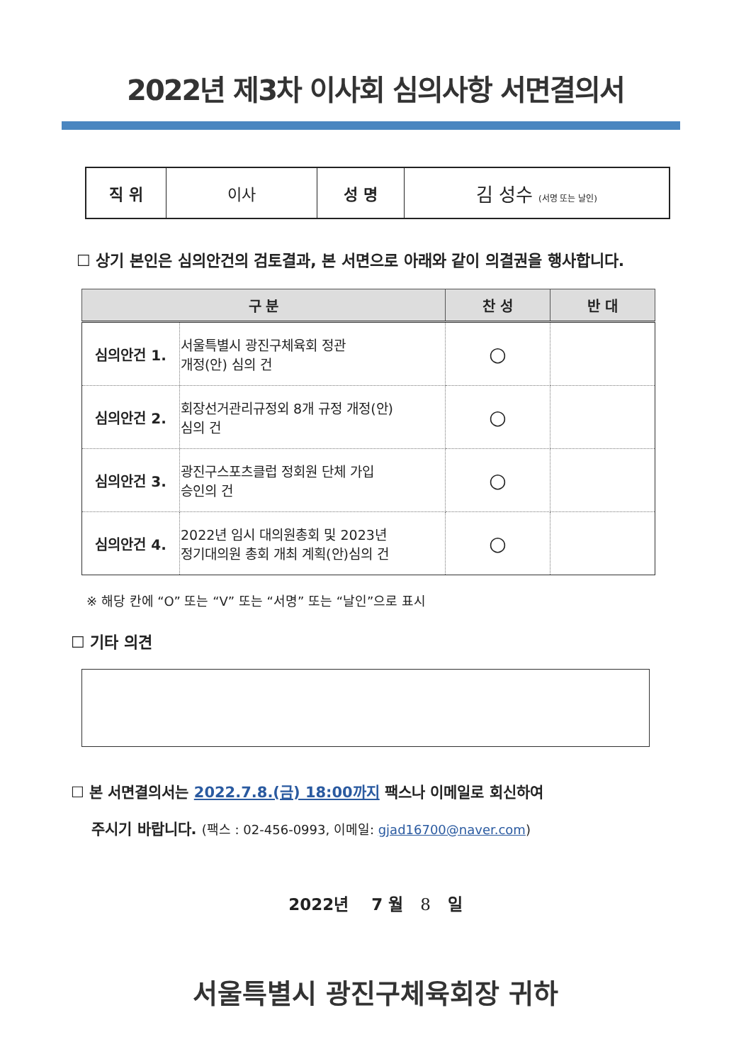2022년 제3차 이사회 심의사항 서면결의서
| 직 위 | 이사 | 성 명 | 김 성수 (서명 또는 날인) |
☐ 상기 본인은 심의안건의 검토결과, 본 서면으로 아래와 같이 의결권을 행사합니다.
| 구 분 | | 찬 성 | 반 대 |
| --- | --- | --- | --- |
| 심의안건 1. | 서울특별시 광진구체육회 정관 개정(안) 심의 건 | ○ | |
| 심의안건 2. | 회장선거관리규정외 8개 규정 개정(안) 심의 건 | ○ | |
| 심의안건 3. | 광진구스포츠클럽 정회원 단체 가입 승인의 건 | ○ | |
| 심의안건 4. | 2022년 임시 대의원총회 및 2023년 정기대의원 총회 개최 계획(안)심의 건 | ○ | |
※ 해당 칸에 “O” 또는 “V” 또는 “서명” 또는 “날인”으로 표시
☐ 기타 의견
☐ 본 서면결의서는 2022.7.8.(금) 18:00까지 팩스나 이메일로 회신하여
주시기 바랍니다. (팩스 : 02-456-0993, 이메일: gjad16700@naver.com)
2022년 7 월 8 일
서울특별시 광진구체육회장 귀하